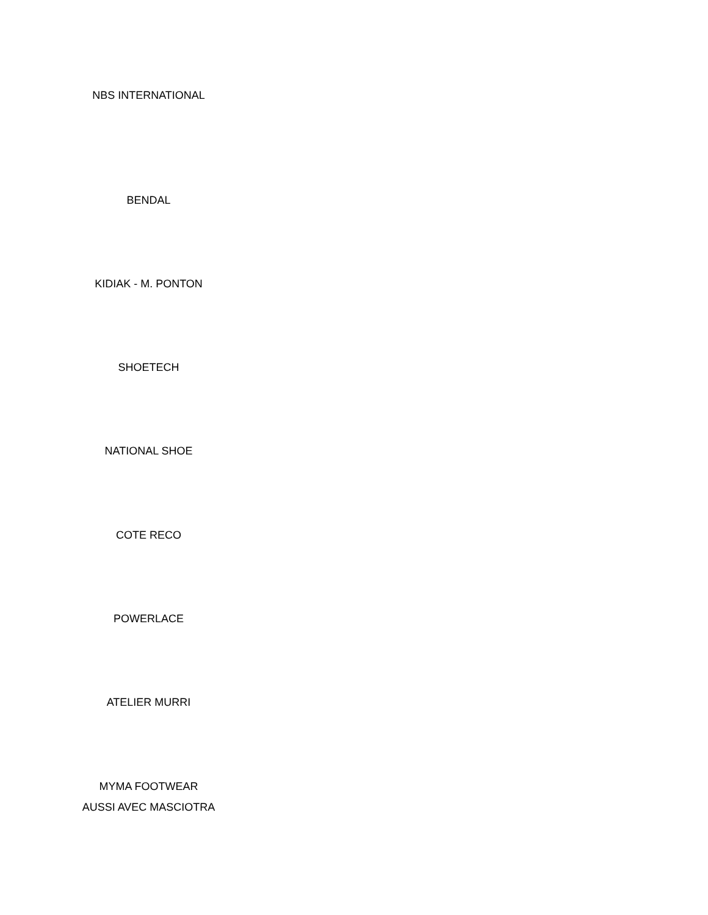NBS INTERNATIONAL
BENDAL
KIDIAK - M. PONTON
SHOETECH
NATIONAL SHOE
COTE RECO
POWERLACE
ATELIER MURRI
MYMA FOOTWEAR
AUSSI AVEC MASCIOTRA